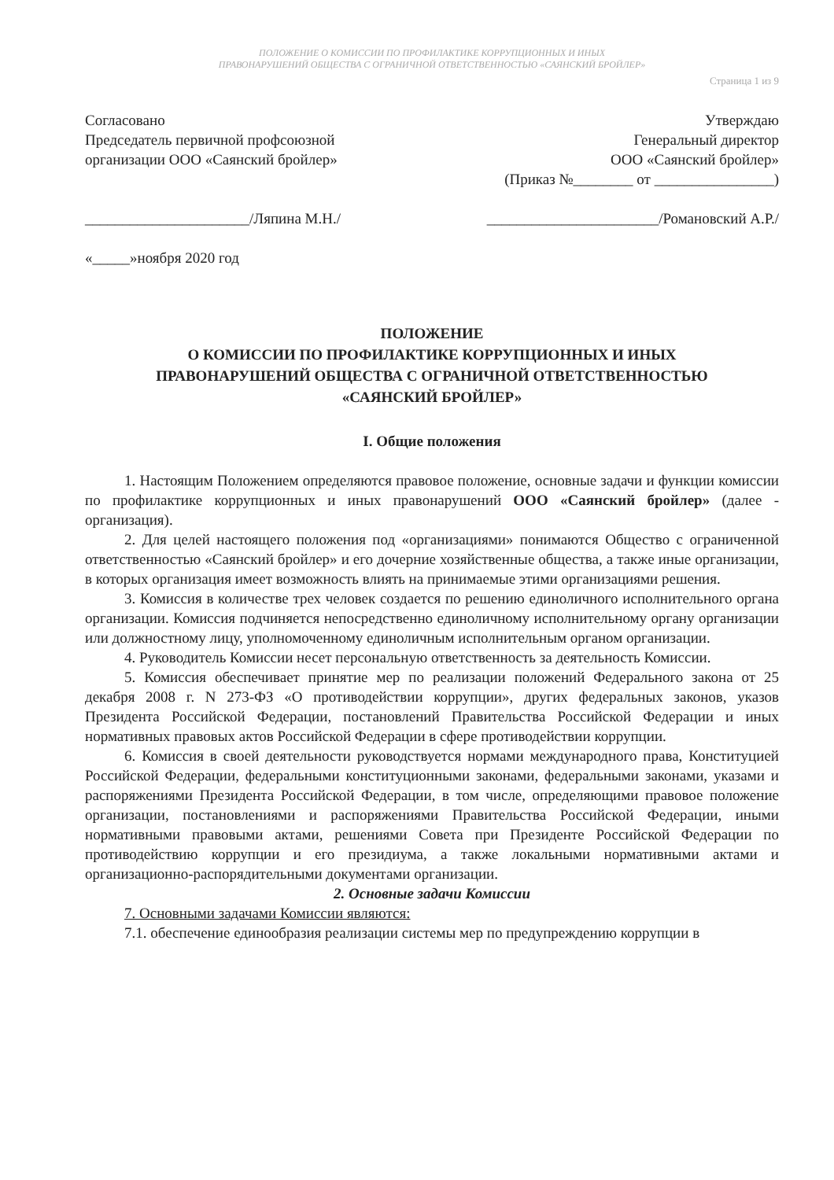ПОЛОЖЕНИЕ О КОМИССИИ ПО ПРОФИЛАКТИКЕ КОРРУПЦИОННЫХ И ИНЫХ
ПРАВОНАРУШЕНИЙ ОБЩЕСТВА С ОГРАНИЧНОЙ ОТВЕТСТВЕННОСТЬЮ «САЯНСКИЙ БРОЙЛЕР»
Страница 1 из 9
Согласовано
Председатель первичной профсоюзной организации ООО «Саянский бройлер»
______________________/Ляпина М.Н./
«_____»ноября 2020 год
Утверждаю
Генеральный директор
ООО «Саянский бройлер»
(Приказ №________ от ________________)
_______________________/Романовский А.Р./
ПОЛОЖЕНИЕ
О КОМИССИИ ПО ПРОФИЛАКТИКЕ КОРРУПЦИОННЫХ И ИНЫХ
ПРАВОНАРУШЕНИЙ ОБЩЕСТВА С ОГРАНИЧНОЙ ОТВЕТСТВЕННОСТЬЮ
«САЯНСКИЙ БРОЙЛЕР»
I. Общие положения
1. Настоящим Положением определяются правовое положение, основные задачи и функции комиссии по профилактике коррупционных и иных правонарушений ООО «Саянский бройлер» (далее - организация).
2. Для целей настоящего положения под «организациями» понимаются Общество с ограниченной ответственностью «Саянский бройлер» и его дочерние хозяйственные общества, а также иные организации, в которых организация имеет возможность влиять на принимаемые этими организациями решения.
3. Комиссия в количестве трех человек создается по решению единоличного исполнительного органа организации. Комиссия подчиняется непосредственно единоличному исполнительному органу организации или должностному лицу, уполномоченному единоличным исполнительным органом организации.
4. Руководитель Комиссии несет персональную ответственность за деятельность Комиссии.
5. Комиссия обеспечивает принятие мер по реализации положений Федерального закона от 25 декабря 2008 г. N 273-ФЗ «О противодействии коррупции», других федеральных законов, указов Президента Российской Федерации, постановлений Правительства Российской Федерации и иных нормативных правовых актов Российской Федерации в сфере противодействии коррупции.
6. Комиссия в своей деятельности руководствуется нормами международного права, Конституцией Российской Федерации, федеральными конституционными законами, федеральными законами, указами и распоряжениями Президента Российской Федерации, в том числе, определяющими правовое положение организации, постановлениями и распоряжениями Правительства Российской Федерации, иными нормативными правовыми актами, решениями Совета при Президенте Российской Федерации по противодействию коррупции и его президиума, а также локальными нормативными актами и организационно-распорядительными документами организации.
2. Основные задачи Комиссии
7. Основными задачами Комиссии являются:
7.1. обеспечение единообразия реализации системы мер по предупреждению коррупции в